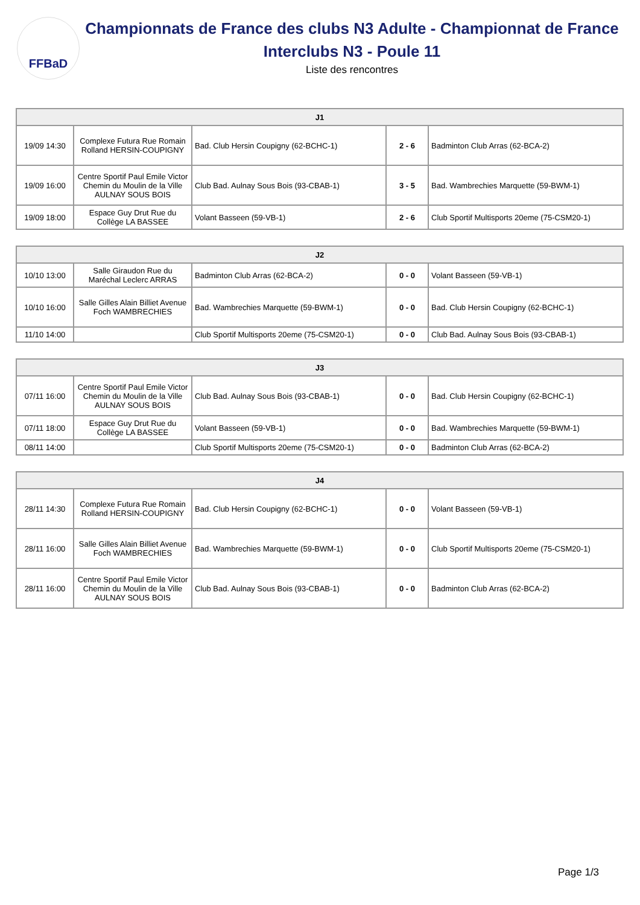FFBaD
Championnats de France des clubs N3 Adulte - Championnat de France Interclubs N3 - Poule 11
Liste des rencontres
| J1 | | | | |
| --- | --- | --- | --- | --- |
| 19/09 14:30 | Complexe Futura Rue Romain Rolland HERSIN-COUPIGNY | Bad. Club Hersin Coupigny (62-BCHC-1) | 2 - 6 | Badminton Club Arras (62-BCA-2) |
| 19/09 16:00 | Centre Sportif Paul Emile Victor Chemin du Moulin de la Ville AULNAY SOUS BOIS | Club Bad. Aulnay Sous Bois (93-CBAB-1) | 3 - 5 | Bad. Wambrechies Marquette (59-BWM-1) |
| 19/09 18:00 | Espace Guy Drut Rue du Collège LA BASSEE | Volant Basseen (59-VB-1) | 2 - 6 | Club Sportif Multisports 20eme (75-CSM20-1) |
| J2 | | | | |
| --- | --- | --- | --- | --- |
| 10/10 13:00 | Salle Giraudon Rue du Maréchal Leclerc ARRAS | Badminton Club Arras (62-BCA-2) | 0 - 0 | Volant Basseen (59-VB-1) |
| 10/10 16:00 | Salle Gilles Alain Billiet Avenue Foch WAMBRECHIES | Bad. Wambrechies Marquette (59-BWM-1) | 0 - 0 | Bad. Club Hersin Coupigny (62-BCHC-1) |
| 11/10 14:00 | | Club Sportif Multisports 20eme (75-CSM20-1) | 0 - 0 | Club Bad. Aulnay Sous Bois (93-CBAB-1) |
| J3 | | | | |
| --- | --- | --- | --- | --- |
| 07/11 16:00 | Centre Sportif Paul Emile Victor Chemin du Moulin de la Ville AULNAY SOUS BOIS | Club Bad. Aulnay Sous Bois (93-CBAB-1) | 0 - 0 | Bad. Club Hersin Coupigny (62-BCHC-1) |
| 07/11 18:00 | Espace Guy Drut Rue du Collège LA BASSEE | Volant Basseen (59-VB-1) | 0 - 0 | Bad. Wambrechies Marquette (59-BWM-1) |
| 08/11 14:00 | | Club Sportif Multisports 20eme (75-CSM20-1) | 0 - 0 | Badminton Club Arras (62-BCA-2) |
| J4 | | | | |
| --- | --- | --- | --- | --- |
| 28/11 14:30 | Complexe Futura Rue Romain Rolland HERSIN-COUPIGNY | Bad. Club Hersin Coupigny (62-BCHC-1) | 0 - 0 | Volant Basseen (59-VB-1) |
| 28/11 16:00 | Salle Gilles Alain Billiet Avenue Foch WAMBRECHIES | Bad. Wambrechies Marquette (59-BWM-1) | 0 - 0 | Club Sportif Multisports 20eme (75-CSM20-1) |
| 28/11 16:00 | Centre Sportif Paul Emile Victor Chemin du Moulin de la Ville AULNAY SOUS BOIS | Club Bad. Aulnay Sous Bois (93-CBAB-1) | 0 - 0 | Badminton Club Arras (62-BCA-2) |
Page 1/3